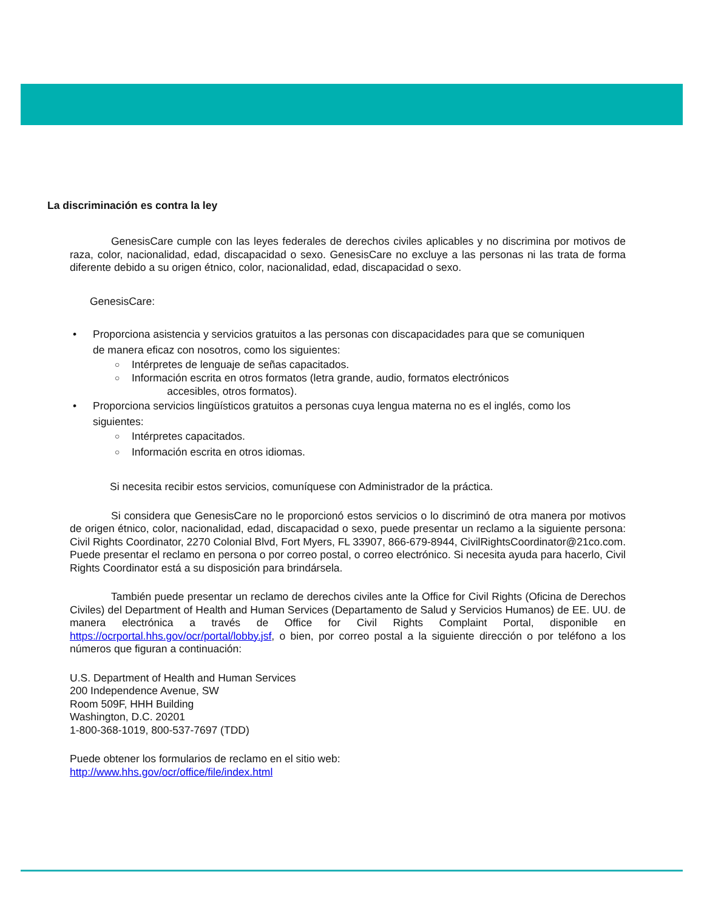La discriminación es contra la ley
GenesisCare cumple con las leyes federales de derechos civiles aplicables y no discrimina por motivos de raza, color, nacionalidad, edad, discapacidad o sexo. GenesisCare no excluye a las personas ni las trata de forma diferente debido a su origen étnico, color, nacionalidad, edad, discapacidad o sexo.
GenesisCare:
• Proporciona asistencia y servicios gratuitos a las personas con discapacidades para que se comuniquen de manera eficaz con nosotros, como los siguientes:
○ Intérpretes de lenguaje de señas capacitados.
○ Información escrita en otros formatos (letra grande, audio, formatos electrónicos
accesibles, otros formatos).
• Proporciona servicios lingüísticos gratuitos a personas cuya lengua materna no es el inglés, como los siguientes:
○ Intérpretes capacitados.
○ Información escrita en otros idiomas.
Si necesita recibir estos servicios, comuníquese con Administrador de la práctica.
Si considera que GenesisCare no le proporcionó estos servicios o lo discriminó de otra manera por motivos de origen étnico, color, nacionalidad, edad, discapacidad o sexo, puede presentar un reclamo a la siguiente persona: Civil Rights Coordinator, 2270 Colonial Blvd, Fort Myers, FL 33907, 866-679-8944, CivilRightsCoordinator@21co.com. Puede presentar el reclamo en persona o por correo postal, o correo electrónico. Si necesita ayuda para hacerlo, Civil Rights Coordinator está a su disposición para brindársela.
También puede presentar un reclamo de derechos civiles ante la Office for Civil Rights (Oficina de Derechos Civiles) del Department of Health and Human Services (Departamento de Salud y Servicios Humanos) de EE. UU. de manera electrónica a través de Office for Civil Rights Complaint Portal, disponible en https://ocrportal.hhs.gov/ocr/portal/lobby.jsf, o bien, por correo postal a la siguiente dirección o por teléfono a los números que figuran a continuación:
U.S. Department of Health and Human Services
200 Independence Avenue, SW
Room 509F, HHH Building
Washington, D.C. 20201
1-800-368-1019, 800-537-7697 (TDD)
Puede obtener los formularios de reclamo en el sitio web:
http://www.hhs.gov/ocr/office/file/index.html